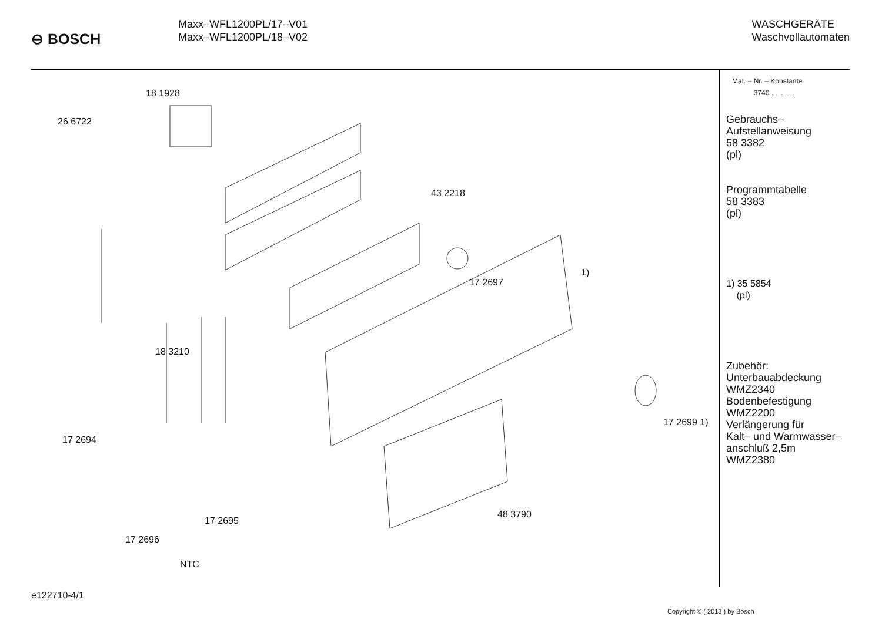⊖ BOSCH
Maxx–WFL1200PL/17–V01
Maxx–WFL1200PL/18–V02
WASCHGERÄTE
Waschvollautomaten
18 1928
26 6722
43 2218
1)
17 2697
18 3210
17 2694
17 2699 1)
48 3790
17 2695
17 2696
NTC
Mat. – Nr. – Konstante
3740 . . . . . .
Gebrauchs–
Aufstellanweisung
58 3382
(pl)
Programmtabelle
58 3383
(pl)
1) 35 5854
(pl)
Zubehör:
Unterbauabdeckung
WMZ2340
Bodenbefestigung
WMZ2200
Verlängerung für
Kalt– und Warmwasser–
anschluß 2,5m
WMZ2380
e122710-4/1
Copyright © ( 2013 ) by Bosch